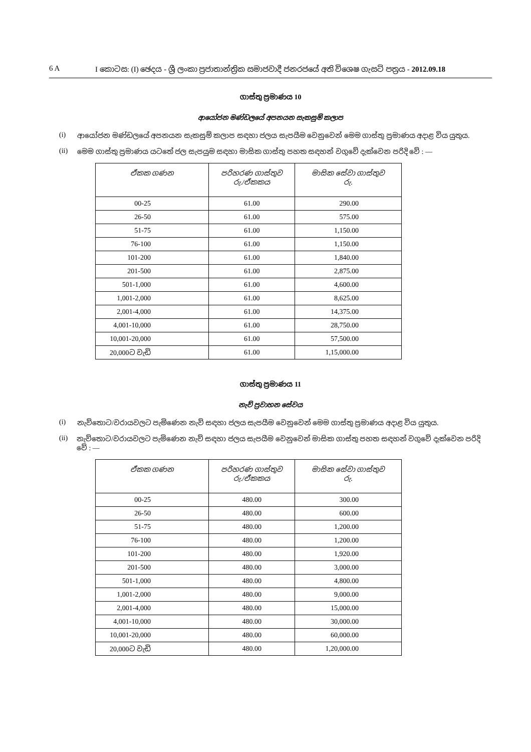6 A I කොටස: (I) ඡෙදය - ශ්‍රී ලංකා ප්‍රජාතාන්ත්‍රික සමාජවාදී ජනරජයේ අති විශෙෂ ගැසට් පත්‍රය - 2012.09.18
ගාස්තු ප්‍රමාණය 10
ආයෝජන මණ්ඩලයේ අපනයන සැකසුම් කලාප
(i) ආයෝජන මණ්ඩලයේ අපනයන සැකසුම් කලාප සඳහා ජලය සැපයීම වෙනුවෙන් මෙම ගාස්තු ප්‍රමාණය අදාළ විය යුතුය.
(ii) මෙම ගාස්තු ප්‍රමාණය යටතේ ජල සැපයුම සඳහා මාසික ගාස්තු පහත සඳහන් වගුවේ දැක්වෙන පරිදි වේ : —
| ඒකක ගණන | පරිහරණ ගාස්තුව රු./ඒකකය | මාසික සේවා ගාස්තුව රු. |
| --- | --- | --- |
| 00-25 | 61.00 | 290.00 |
| 26-50 | 61.00 | 575.00 |
| 51-75 | 61.00 | 1,150.00 |
| 76-100 | 61.00 | 1,150.00 |
| 101-200 | 61.00 | 1,840.00 |
| 201-500 | 61.00 | 2,875.00 |
| 501-1,000 | 61.00 | 4,600.00 |
| 1,001-2,000 | 61.00 | 8,625.00 |
| 2,001-4,000 | 61.00 | 14,375.00 |
| 4,001-10,000 | 61.00 | 28,750.00 |
| 10,001-20,000 | 61.00 | 57,500.00 |
| 20,000ට වැඩි | 61.00 | 1,15,000.00 |
ගාස්තු ප්‍රමාණය 11
නැව් ප්‍රවාහන සේවය
(i) නැව්තොට/වරායවලට පැමිණෙන නැව් සඳහා ජලය සැපයීම වෙනුවෙන් මෙම ගාස්තු ප්‍රමාණය අදාළ විය යුතුය.
(ii) නැව්තොට/වරායවලට පැමිණෙන නැව් සඳහා ජලය සැපයීම වෙනුවෙන් මාසික ගාස්තු පහත සඳහන් වගුවේ දැක්වෙන පරිදි වේ : —
| ඒකක ගණන | පරිහරණ ගාස්තුව රු./ඒකකය | මාසික සේවා ගාස්තුව රු. |
| --- | --- | --- |
| 00-25 | 480.00 | 300.00 |
| 26-50 | 480.00 | 600.00 |
| 51-75 | 480.00 | 1,200.00 |
| 76-100 | 480.00 | 1,200.00 |
| 101-200 | 480.00 | 1,920.00 |
| 201-500 | 480.00 | 3,000.00 |
| 501-1,000 | 480.00 | 4,800.00 |
| 1,001-2,000 | 480.00 | 9,000.00 |
| 2,001-4,000 | 480.00 | 15,000.00 |
| 4,001-10,000 | 480.00 | 30,000.00 |
| 10,001-20,000 | 480.00 | 60,000.00 |
| 20,000ට වැඩි | 480.00 | 1,20,000.00 |